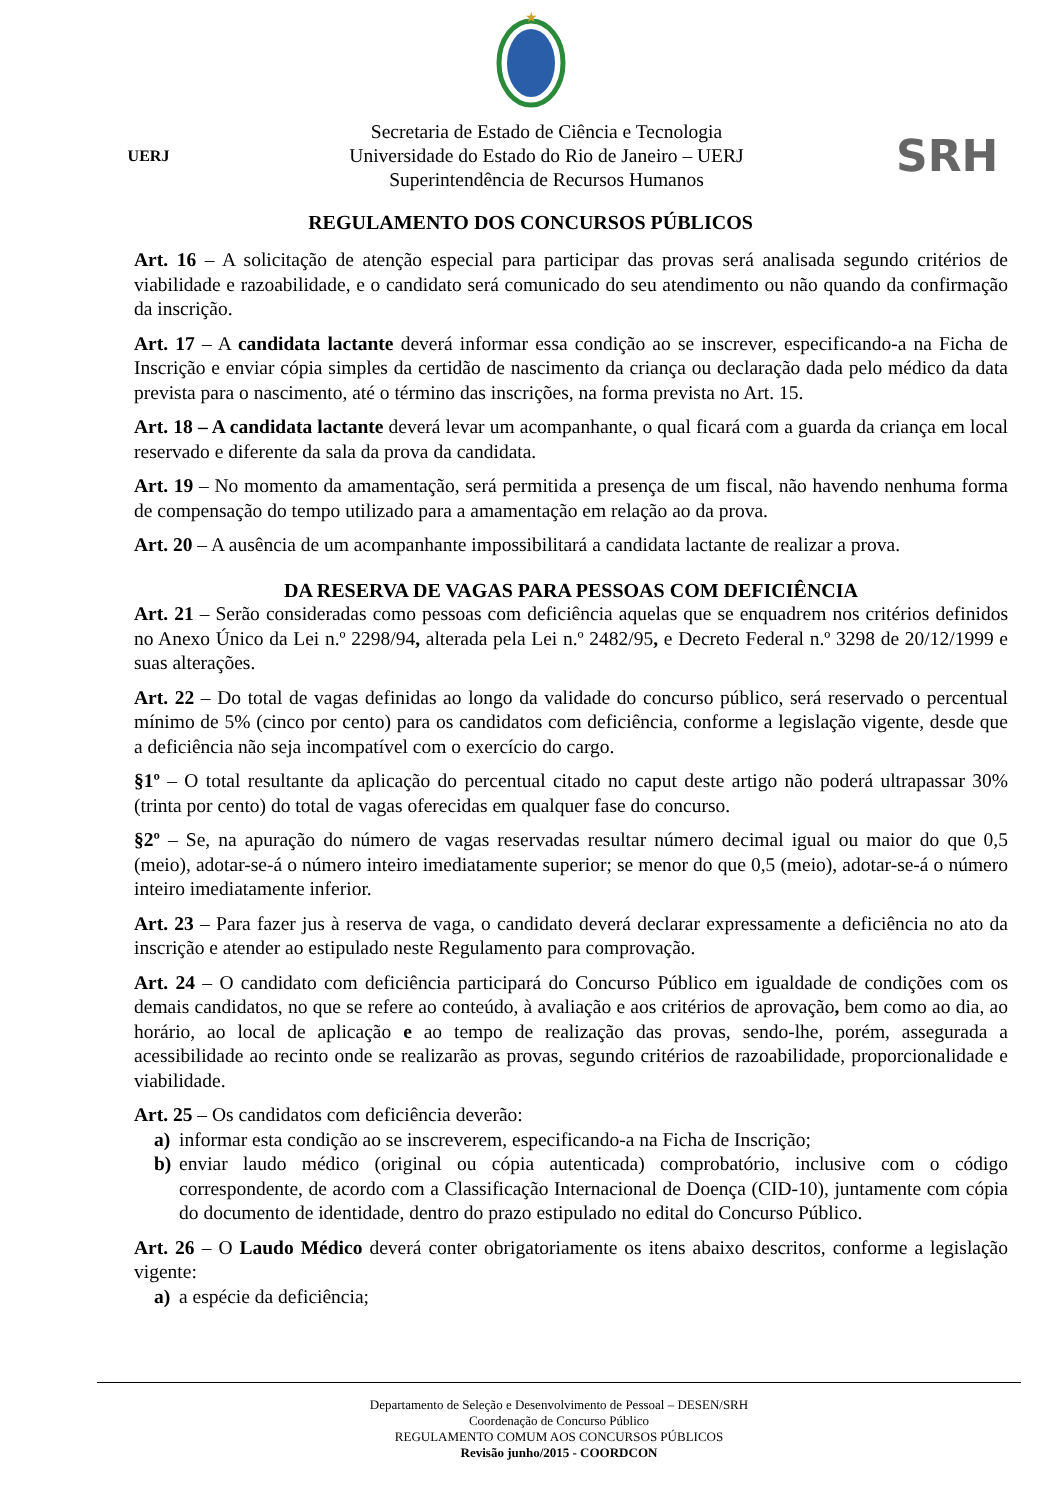★
UERJ
Secretaria de Estado de Ciência e Tecnologia
Universidade do Estado do Rio de Janeiro – UERJ
Superintendência de Recursos Humanos
SRH
REGULAMENTO DOS CONCURSOS PÚBLICOS
Art. 16 – A solicitação de atenção especial para participar das provas será analisada segundo critérios de viabilidade e razoabilidade, e o candidato será comunicado do seu atendimento ou não quando da confirmação da inscrição.
Art. 17 – A candidata lactante deverá informar essa condição ao se inscrever, especificando-a na Ficha de Inscrição e enviar cópia simples da certidão de nascimento da criança ou declaração dada pelo médico da data prevista para o nascimento, até o término das inscrições, na forma prevista no Art. 15.
Art. 18 – A candidata lactante deverá levar um acompanhante, o qual ficará com a guarda da criança em local reservado e diferente da sala da prova da candidata.
Art. 19 – No momento da amamentação, será permitida a presença de um fiscal, não havendo nenhuma forma de compensação do tempo utilizado para a amamentação em relação ao da prova.
Art. 20 – A ausência de um acompanhante impossibilitará a candidata lactante de realizar a prova.
DA RESERVA DE VAGAS PARA PESSOAS COM DEFICIÊNCIA
Art. 21 – Serão consideradas como pessoas com deficiência aquelas que se enquadrem nos critérios definidos no Anexo Único da Lei n.º 2298/94, alterada pela Lei n.º 2482/95, e Decreto Federal n.º 3298 de 20/12/1999 e suas alterações.
Art. 22 – Do total de vagas definidas ao longo da validade do concurso público, será reservado o percentual mínimo de 5% (cinco por cento) para os candidatos com deficiência, conforme a legislação vigente, desde que a deficiência não seja incompatível com o exercício do cargo.
§1º – O total resultante da aplicação do percentual citado no caput deste artigo não poderá ultrapassar 30% (trinta por cento) do total de vagas oferecidas em qualquer fase do concurso.
§2º – Se, na apuração do número de vagas reservadas resultar número decimal igual ou maior do que 0,5 (meio), adotar-se-á o número inteiro imediatamente superior; se menor do que 0,5 (meio), adotar-se-á o número inteiro imediatamente inferior.
Art. 23 – Para fazer jus à reserva de vaga, o candidato deverá declarar expressamente a deficiência no ato da inscrição e atender ao estipulado neste Regulamento para comprovação.
Art. 24 – O candidato com deficiência participará do Concurso Público em igualdade de condições com os demais candidatos, no que se refere ao conteúdo, à avaliação e aos critérios de aprovação, bem como ao dia, ao horário, ao local de aplicação e ao tempo de realização das provas, sendo-lhe, porém, assegurada a acessibilidade ao recinto onde se realizarão as provas, segundo critérios de razoabilidade, proporcionalidade e viabilidade.
Art. 25 – Os candidatos com deficiência deverão:
a) informar esta condição ao se inscreverem, especificando-a na Ficha de Inscrição;
b) enviar laudo médico (original ou cópia autenticada) comprobatório, inclusive com o código correspondente, de acordo com a Classificação Internacional de Doença (CID-10), juntamente com cópia do documento de identidade, dentro do prazo estipulado no edital do Concurso Público.
Art. 26 – O Laudo Médico deverá conter obrigatoriamente os itens abaixo descritos, conforme a legislação vigente:
a) a espécie da deficiência;
Departamento de Seleção e Desenvolvimento de Pessoal – DESEN/SRH
Coordenação de Concurso Público
REGULAMENTO COMUM AOS CONCURSOS PÚBLICOS
Revisão junho/2015 - COORDCON